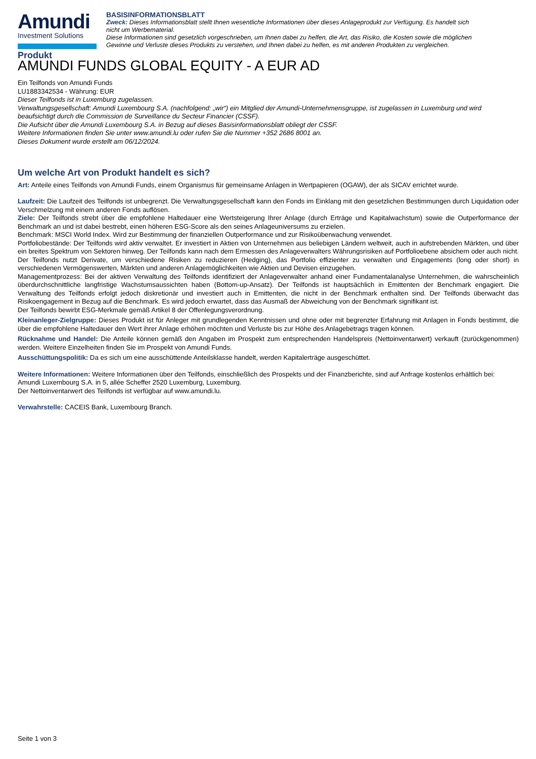Amundi
Investment Solutions
BASISINFORMATIONSBLATT
Zweck: Dieses Informationsblatt stellt Ihnen wesentliche Informationen über dieses Anlageprodukt zur Verfügung. Es handelt sich nicht um Werbematerial.
Diese Informationen sind gesetzlich vorgeschrieben, um Ihnen dabei zu helfen, die Art, das Risiko, die Kosten sowie die möglichen Gewinne und Verluste dieses Produkts zu verstehen, und Ihnen dabei zu helfen, es mit anderen Produkten zu vergleichen.
Produkt
AMUNDI FUNDS GLOBAL EQUITY - A EUR AD
Ein Teilfonds von Amundi Funds
LU1883342534 - Währung: EUR
Dieser Teilfonds ist in Luxemburg zugelassen.
Verwaltungsgesellschaft: Amundi Luxembourg S.A. (nachfolgend: „wir“) ein Mitglied der Amundi-Unternehmensgruppe, ist zugelassen in Luxemburg und wird beaufsichtigt durch die Commission de Surveillance du Secteur Financier (CSSF).
Die Aufsicht über die Amundi Luxembourg S.A. in Bezug auf dieses Basisinformationsblatt obliegt der CSSF.
Weitere Informationen finden Sie unter www.amundi.lu oder rufen Sie die Nummer +352 2686 8001 an.
Dieses Dokument wurde erstellt am 06/12/2024.
Um welche Art von Produkt handelt es sich?
Art: Anteile eines Teilfonds von Amundi Funds, einem Organismus für gemeinsame Anlagen in Wertpapieren (OGAW), der als SICAV errichtet wurde.
Laufzeit: Die Laufzeit des Teilfonds ist unbegrenzt. Die Verwaltungsgesellschaft kann den Fonds im Einklang mit den gesetzlichen Bestimmungen durch Liquidation oder Verschmelzung mit einem anderen Fonds auflösen.
Ziele: Der Teilfonds strebt über die empfohlene Haltedauer eine Wertsteigerung Ihrer Anlage (durch Erträge und Kapitalwachstum) sowie die Outperformance der Benchmark an und ist dabei bestrebt, einen höheren ESG-Score als den seines Anlageuniversums zu erzielen.
Benchmark: MSCI World Index. Wird zur Bestimmung der finanziellen Outperformance und zur Risikoüberwachung verwendet.
Portfoliobestände: Der Teilfonds wird aktiv verwaltet. Er investiert in Aktien von Unternehmen aus beliebigen Ländern weltweit, auch in aufstrebenden Märkten, und über ein breites Spektrum von Sektoren hinweg. Der Teilfonds kann nach dem Ermessen des Anlageverwalters Währungsrisiken auf Portfolioebene absichern oder auch nicht. Der Teilfonds nutzt Derivate, um verschiedene Risiken zu reduzieren (Hedging), das Portfolio effizienter zu verwalten und Engagements (long oder short) in verschiedenen Vermögenswerten, Märkten und anderen Anlagemöglichkeiten wie Aktien und Devisen einzugehen.
Managementprozess: Bei der aktiven Verwaltung des Teilfonds identifiziert der Anlageverwalter anhand einer Fundamentalanalyse Unternehmen, die wahrscheinlich überdurchschnittliche langfristige Wachstumsaussichten haben (Bottom-up-Ansatz). Der Teilfonds ist hauptsächlich in Emittenten der Benchmark engagiert. Die Verwaltung des Teilfonds erfolgt jedoch diskretionär und investiert auch in Emittenten, die nicht in der Benchmark enthalten sind. Der Teilfonds überwacht das Risikoengagement in Bezug auf die Benchmark. Es wird jedoch erwartet, dass das Ausmaß der Abweichung von der Benchmark signifikant ist.
Der Teilfonds bewirbt ESG-Merkmale gemäß Artikel 8 der Offenlegungsverordnung.
Kleinanleger-Zielgruppe: Dieses Produkt ist für Anleger mit grundlegenden Kenntnissen und ohne oder mit begrenzter Erfahrung mit Anlagen in Fonds bestimmt, die über die empfohlene Haltedauer den Wert ihrer Anlage erhöhen möchten und Verluste bis zur Höhe des Anlagebetrags tragen können.
Rücknahme und Handel: Die Anteile können gemäß den Angaben im Prospekt zum entsprechenden Handelspreis (Nettoinventarwert) verkauft (zurückgenommen) werden. Weitere Einzelheiten finden Sie im Prospekt von Amundi Funds.
Ausschüttungspolitik: Da es sich um eine ausschüttende Anteilsklasse handelt, werden Kapitalerträge ausgeschüttet.
Weitere Informationen: Weitere Informationen über den Teilfonds, einschließlich des Prospekts und der Finanzberichte, sind auf Anfrage kostenlos erhältlich bei: Amundi Luxembourg S.A. in 5, allée Scheffer 2520 Luxemburg, Luxemburg.
Der Nettoinventarwert des Teilfonds ist verfügbar auf www.amundi.lu.
Verwahrstelle: CACEIS Bank, Luxembourg Branch.
Seite 1 von 3